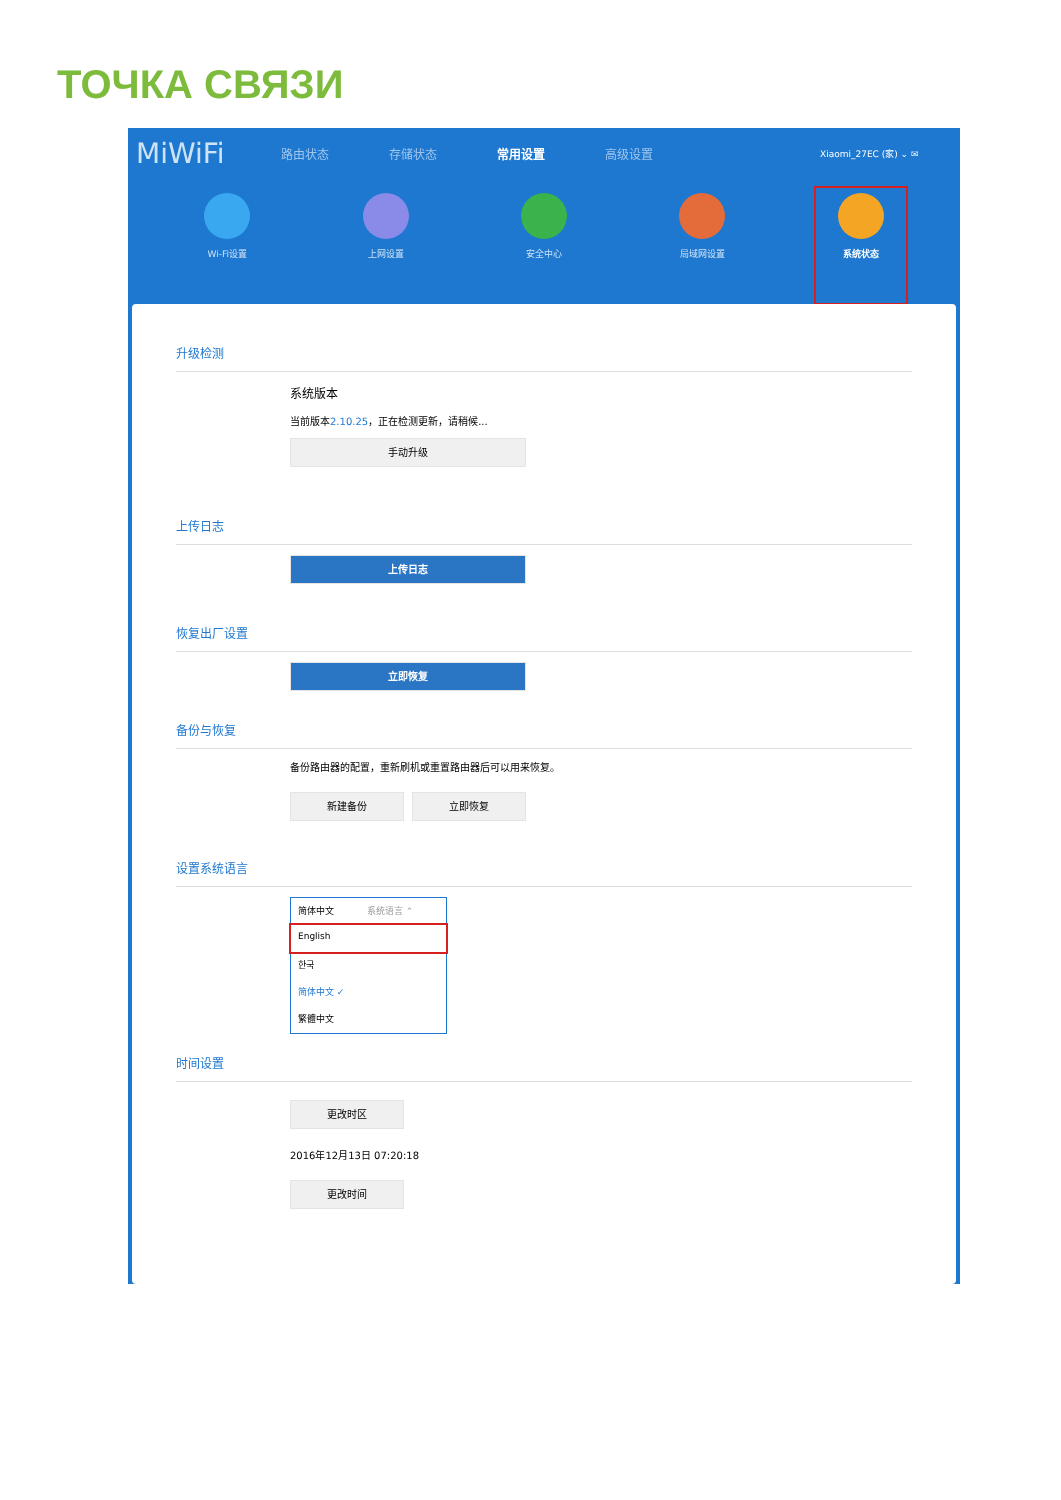ТОЧКА СВЯЗИ
MiWiFi 路由状态 存储状态 常用设置 高级设置 Xiaomi_27EC (家) ⌄ ✉
Wi-Fi设置 上网设置 安全中心 局域网设置 系统状态
升级检测
系统版本
当前版本2.10.25，正在检测更新，请稍候...
手动升级
上传日志
上传日志
恢复出厂设置
立即恢复
备份与恢复
备份路由器的配置，重新刷机或重置路由器后可以用来恢复。
新建备份 立即恢复
设置系统语言
简体中文 系统语言 ⌃
English
한국
简体中文 ✓
繁體中文
时间设置
更改时区
2016年12月13日 07:20:18
更改时间